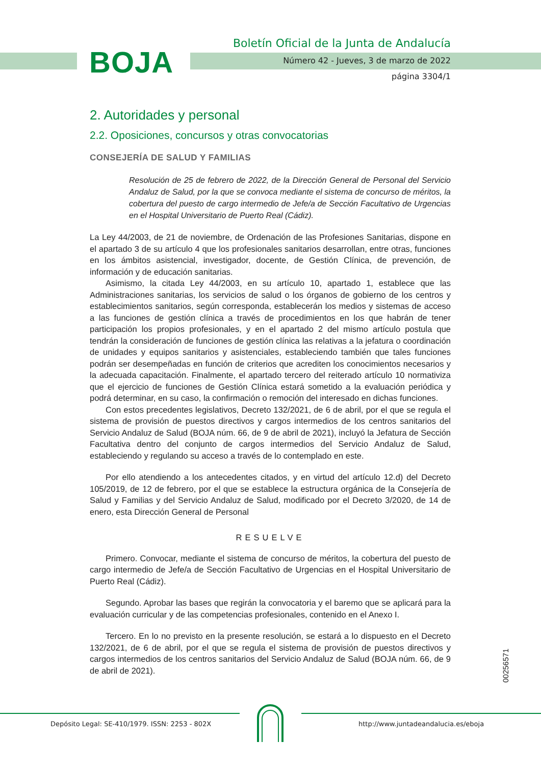BOJA
Boletín Oficial de la Junta de Andalucía
Número 42 - Jueves, 3 de marzo de 2022
página 3304/1
2. Autoridades y personal
2.2. Oposiciones, concursos y otras convocatorias
CONSEJERÍA DE SALUD Y FAMILIAS
Resolución de 25 de febrero de 2022, de la Dirección General de Personal del Servicio Andaluz de Salud, por la que se convoca mediante el sistema de concurso de méritos, la cobertura del puesto de cargo intermedio de Jefe/a de Sección Facultativo de Urgencias en el Hospital Universitario de Puerto Real (Cádiz).
La Ley 44/2003, de 21 de noviembre, de Ordenación de las Profesiones Sanitarias, dispone en el apartado 3 de su artículo 4 que los profesionales sanitarios desarrollan, entre otras, funciones en los ámbitos asistencial, investigador, docente, de Gestión Clínica, de prevención, de información y de educación sanitarias.
Asimismo, la citada Ley 44/2003, en su artículo 10, apartado 1, establece que las Administraciones sanitarias, los servicios de salud o los órganos de gobierno de los centros y establecimientos sanitarios, según corresponda, establecerán los medios y sistemas de acceso a las funciones de gestión clínica a través de procedimientos en los que habrán de tener participación los propios profesionales, y en el apartado 2 del mismo artículo postula que tendrán la consideración de funciones de gestión clínica las relativas a la jefatura o coordinación de unidades y equipos sanitarios y asistenciales, estableciendo también que tales funciones podrán ser desempeñadas en función de criterios que acrediten los conocimientos necesarios y la adecuada capacitación. Finalmente, el apartado tercero del reiterado artículo 10 normativiza que el ejercicio de funciones de Gestión Clínica estará sometido a la evaluación periódica y podrá determinar, en su caso, la confirmación o remoción del interesado en dichas funciones.
Con estos precedentes legislativos, Decreto 132/2021, de 6 de abril, por el que se regula el sistema de provisión de puestos directivos y cargos intermedios de los centros sanitarios del Servicio Andaluz de Salud (BOJA núm. 66, de 9 de abril de 2021), incluyó la Jefatura de Sección Facultativa dentro del conjunto de cargos intermedios del Servicio Andaluz de Salud, estableciendo y regulando su acceso a través de lo contemplado en este.
Por ello atendiendo a los antecedentes citados, y en virtud del artículo 12.d) del Decreto 105/2019, de 12 de febrero, por el que se establece la estructura orgánica de la Consejería de Salud y Familias y del Servicio Andaluz de Salud, modificado por el Decreto 3/2020, de 14 de enero, esta Dirección General de Personal
RESUELVE
Primero. Convocar, mediante el sistema de concurso de méritos, la cobertura del puesto de cargo intermedio de Jefe/a de Sección Facultativo de Urgencias en el Hospital Universitario de Puerto Real (Cádiz).
Segundo. Aprobar las bases que regirán la convocatoria y el baremo que se aplicará para la evaluación curricular y de las competencias profesionales, contenido en el Anexo I.
Tercero. En lo no previsto en la presente resolución, se estará a lo dispuesto en el Decreto 132/2021, de 6 de abril, por el que se regula el sistema de provisión de puestos directivos y cargos intermedios de los centros sanitarios del Servicio Andaluz de Salud (BOJA núm. 66, de 9 de abril de 2021).
00256571
Depósito Legal: SE-410/1979. ISSN: 2253 - 802X
http://www.juntadeandalucia.es/eboja